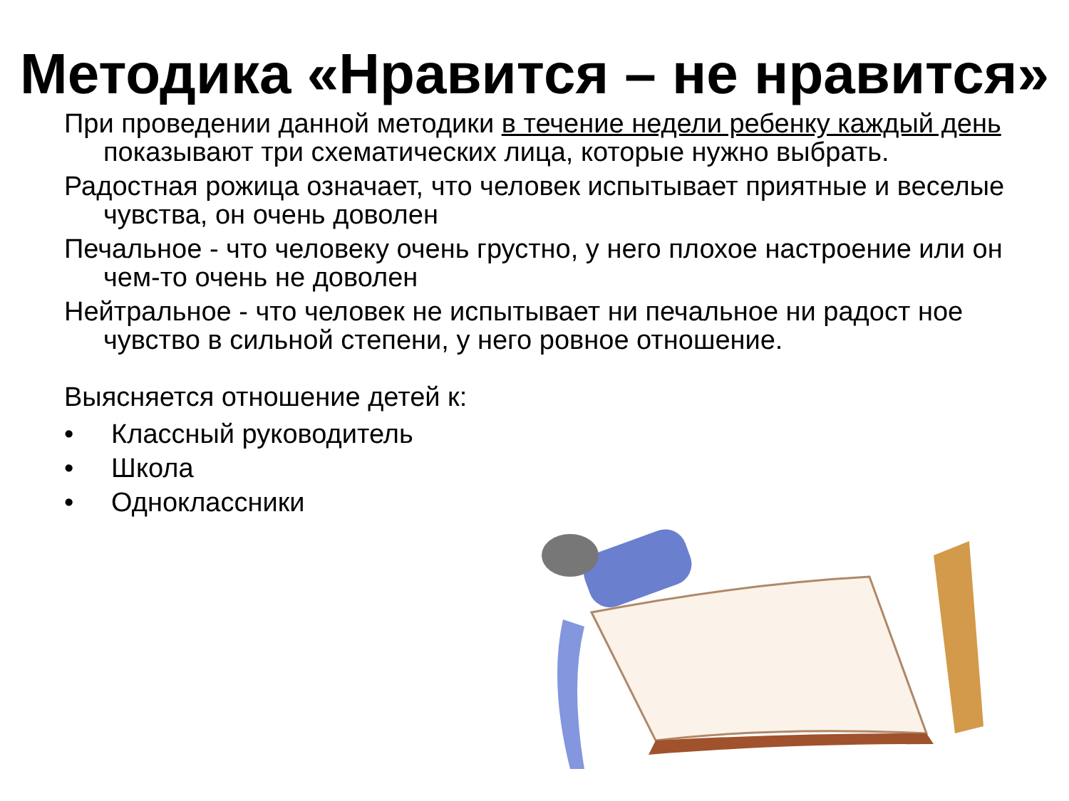Методика «Нравится – не нравится»
При проведении данной методики в течение недели ребенку каждый день показывают три схематических лица, которые нужно выбрать.
Радостная рожица означает, что человек испытывает приятные и веселые чувства, он очень доволен
Печальное - что человеку очень грустно, у него плохое настроение или он чем-то очень не доволен
Нейтральное - что человек не испытывает ни печальное ни радост ное чувство в сильной степени, у него ровное отношение.
Выясняется отношение детей к:
• Классный руководитель
• Школа
• Одноклассники